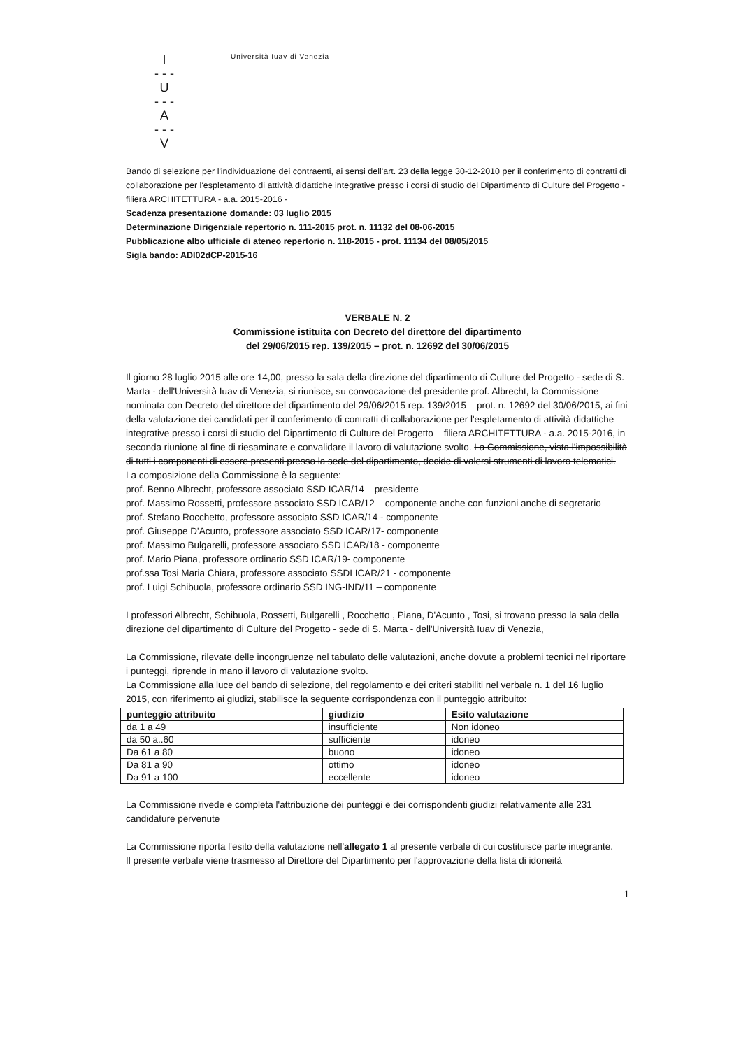I
- - -
U
- - -
A
- - -
V
Università Iuav di Venezia
Bando di selezione per l'individuazione dei contraenti, ai sensi dell'art. 23 della legge 30-12-2010 per il conferimento di contratti di collaborazione per l'espletamento di attività didattiche integrative presso i corsi di studio del Dipartimento di Culture del Progetto - filiera ARCHITETTURA - a.a. 2015-2016 -
Scadenza presentazione domande: 03 luglio 2015
Determinazione Dirigenziale repertorio n. 111-2015 prot. n. 11132 del 08-06-2015
Pubblicazione albo ufficiale di ateneo repertorio n. 118-2015 - prot. 11134 del 08/05/2015
Sigla bando: ADI02dCP-2015-16
VERBALE N. 2
Commissione istituita con Decreto del direttore del dipartimento
del 29/06/2015 rep. 139/2015 – prot. n. 12692 del 30/06/2015
Il giorno 28 luglio 2015 alle ore 14,00, presso la sala della direzione del dipartimento di Culture del Progetto - sede di S. Marta - dell'Università Iuav di Venezia, si riunisce, su convocazione del presidente prof. Albrecht, la Commissione nominata con Decreto del direttore del dipartimento del 29/06/2015 rep. 139/2015 – prot. n. 12692 del 30/06/2015, ai fini della valutazione dei candidati per il conferimento di contratti di collaborazione per l'espletamento di attività didattiche integrative presso i corsi di studio del Dipartimento di Culture del Progetto – filiera ARCHITETTURA - a.a. 2015-2016, in seconda riunione al fine di riesaminare e convalidare il lavoro di valutazione svolto. La Commissione, vista l'impossibilità di tutti i componenti di essere presenti presso la sede del dipartimento, decide di valersi strumenti di lavoro telematici.
La composizione della Commissione è la seguente:
prof. Benno Albrecht, professore associato SSD ICAR/14 – presidente
prof. Massimo Rossetti, professore associato SSD ICAR/12 – componente anche con funzioni anche di segretario
prof. Stefano Rocchetto, professore associato SSD ICAR/14 - componente
prof. Giuseppe D'Acunto, professore associato SSD ICAR/17- componente
prof. Massimo Bulgarelli, professore associato SSD ICAR/18 - componente
prof. Mario Piana, professore ordinario SSD ICAR/19- componente
prof.ssa Tosi Maria Chiara, professore associato SSDI ICAR/21 - componente
prof. Luigi Schibuola, professore ordinario SSD ING-IND/11 – componente
I professori Albrecht, Schibuola, Rossetti, Bulgarelli , Rocchetto , Piana, D'Acunto , Tosi, si trovano presso la sala della direzione del dipartimento di Culture del Progetto - sede di S. Marta - dell'Università Iuav di Venezia,
La Commissione, rilevate delle incongruenze nel tabulato delle valutazioni, anche dovute a problemi tecnici nel riportare i punteggi, riprende in mano il lavoro di valutazione svolto.
La Commissione alla luce del bando di selezione, del regolamento e dei criteri stabiliti nel verbale n. 1 del 16 luglio 2015, con riferimento ai giudizi, stabilisce la seguente corrispondenza con il punteggio attribuito:
| punteggio attribuito | giudizio | Esito valutazione |
| --- | --- | --- |
| da 1 a 49 | insufficiente | Non idoneo |
| da 50 a..60 | sufficiente | idoneo |
| Da 61 a 80 | buono | idoneo |
| Da 81 a 90 | ottimo | idoneo |
| Da 91 a 100 | eccellente | idoneo |
La Commissione rivede e completa l'attribuzione dei punteggi e dei corrispondenti giudizi relativamente alle 231 candidature pervenute
La Commissione riporta l'esito della valutazione nell'allegato 1 al presente verbale di cui costituisce parte integrante.
Il presente verbale viene trasmesso al Direttore del Dipartimento per l'approvazione della lista di idoneità
1